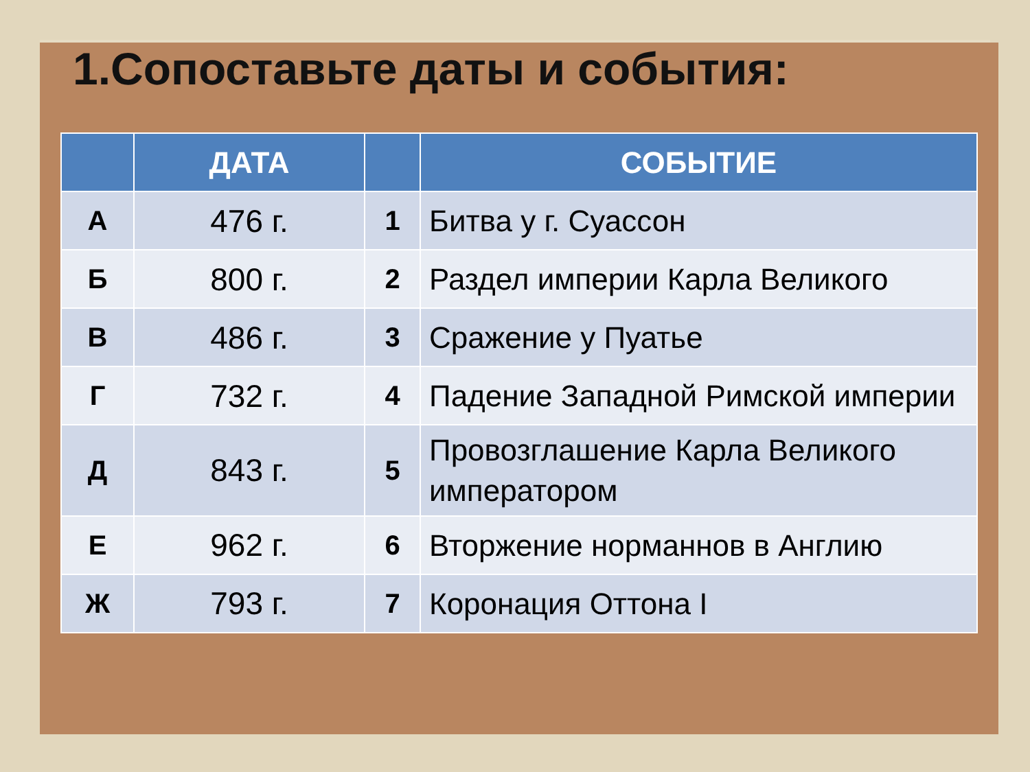1.Сопоставьте даты и события:
| | ДАТА | | СОБЫТИЕ |
| --- | --- | --- | --- |
| А | 476 г. | 1 | Битва у г. Суассон |
| Б | 800 г. | 2 | Раздел империи Карла Великого |
| В | 486 г. | 3 | Сражение у Пуатье |
| Г | 732 г. | 4 | Падение Западной Римской империи |
| Д | 843 г. | 5 | Провозглашение Карла Великого императором |
| Е | 962 г. | 6 | Вторжение норманнов в Англию |
| Ж | 793 г. | 7 | Коронация Оттона I |